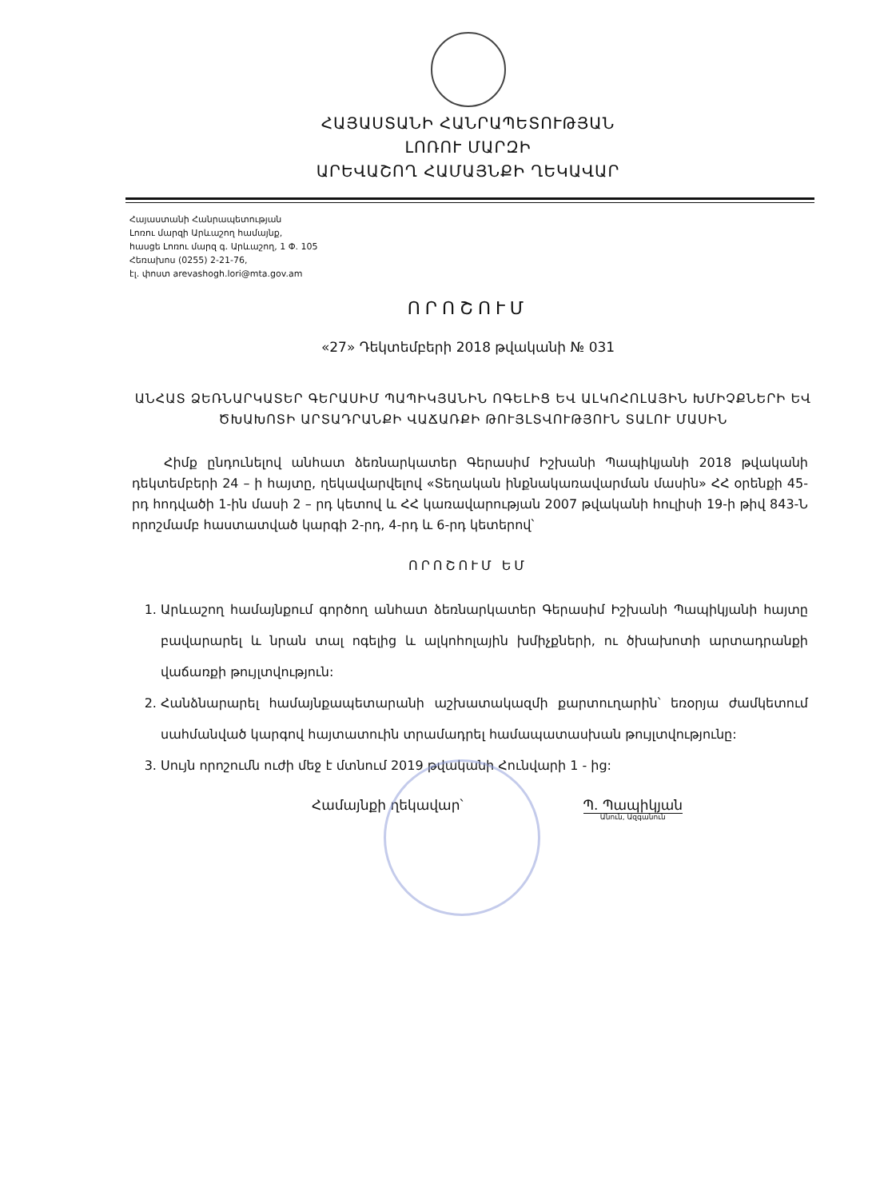ՀԱՅԱՍՏԱՆԻ ՀԱՆՐԱՊԵՏՈՒԹՅԱՆ
ԼՈՌՈՒ ՄԱՐԶԻ
ԱՐԵՎԱՇՈՂ ՀԱՄԱՅՆՔԻ ՂԵԿԱՎԱՐ
Հայաստանի Հանրապետության
Լոռու մարզի Արևաշող համայնք,
հասցե Լոռու մարզ գ. Արևաշող, 1 Փ. 105
Հեռախոս (0255) 2-21-76,
էլ. փոստ arevashogh.lori@mta.gov.am
ՈՐՈՇՈՒՄ
«27» Դեկտեմբերի 2018 թվականի № 031
ԱՆՀԱՏ ՁԵՌՆԱՐԿԱՏԵՐ ԳԵՐԱՍԻՄ ՊԱՊԻԿՅԱՆԻՆ ՈԳԵԼԻՑ ԵՎ ԱԼԿՈՀՈԼԱՅԻՆ ԽՄԻՉՔՆԵՐԻ ԵՎ ԾԽԱԽՈՏԻ ԱՐՏԱԴՐԱՆՔԻ ՎԱՃԱՌՔԻ ԹՈՒՅԼՏՎՈՒԹՅՈՒՆ ՏԱԼՈՒ ՄԱՍԻՆ
Հիմք ընդունելով անհատ ձեռնարկատեր Գերասիմ Իշխանի Պապիկյանի 2018 թվականի դեկտեմբերի 24 – ի հայտը, ղեկավարվելով «Տեղական ինքնակառավարման մասին» ՀՀ օրենքի 45-րդ հոդվածի 1-ին մասի 2 – րդ կետով և ՀՀ կառավարության 2007 թվականի հուլիսի 19-ի թիվ 843-Ն որոշմամբ հաստատված կարգի 2-րդ, 4-րդ և 6-րդ կետերով՝
ՈՐՈՇՈՒՄ ԵՄ
1. Արևաշող համայնքում գործող անհատ ձեռնարկատեր Գերասիմ Իշխանի Պապիկյանի հայտը բավարարել և նրան տալ ոգելից և ալկոհոլային խմիչքների, ու ծխախոտի արտադրանքի վաճառքի թույլտվություն:
2. Հանձնարարել համայնքապետարանի աշխատակազմի քարտուղարին՝ եռօրյա ժամկետում սահմանված կարգով հայտատուին տրամադրել համապատասխան թույլտվությունը:
3. Սույն որոշումն ուժի մեջ է մտնում 2019 թվականի Հունվարի 1 - ից:
Համայնքի ղեկավար՝ Պ. Պապիկյան
Անուն, Ազգանուն